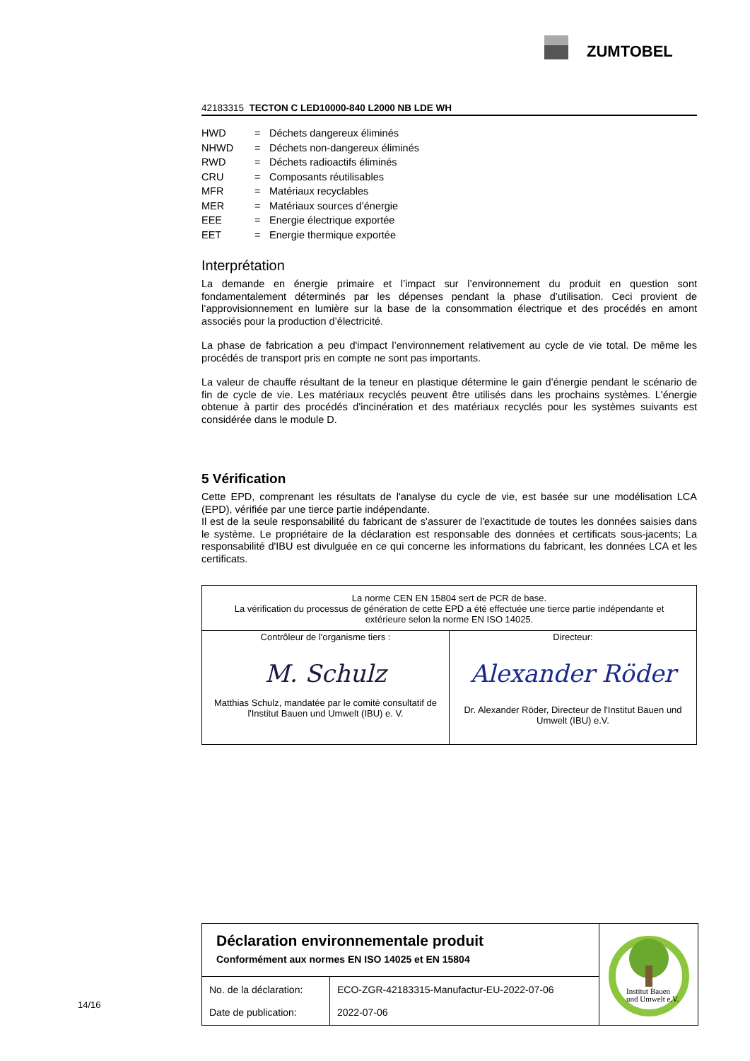ZUMTOBEL
42183315 TECTON C LED10000-840 L2000 NB LDE WH
| HWD | = | Déchets dangereux éliminés |
| NHWD | = | Déchets non-dangereux éliminés |
| RWD | = | Déchets radioactifs éliminés |
| CRU | = | Composants réutilisables |
| MFR | = | Matériaux recyclables |
| MER | = | Matériaux sources d’énergie |
| EEE | = | Energie électrique exportée |
| EET | = | Energie thermique exportée |
Interprétation
La demande en énergie primaire et l’impact sur l’environnement du produit en question sont fondamentalement déterminés par les dépenses pendant la phase d’utilisation. Ceci provient de l’approvisionnement en lumière sur la base de la consommation électrique et des procédés en amont associés pour la production d’électricité.
La phase de fabrication a peu d'impact l’environnement relativement au cycle de vie total. De même les procédés de transport pris en compte ne sont pas importants.
La valeur de chauffe résultant de la teneur en plastique détermine le gain d’énergie pendant le scénario de fin de cycle de vie. Les matériaux recyclés peuvent être utilisés dans les prochains systèmes. L'énergie obtenue à partir des procédés d'incinération et des matériaux recyclés pour les systèmes suivants est considérée dans le module D.
5 Vérification
Cette EPD, comprenant les résultats de l'analyse du cycle de vie, est basée sur une modélisation LCA (EPD), vérifiée par une tierce partie indépendante.
Il est de la seule responsabilité du fabricant de s'assurer de l'exactitude de toutes les données saisies dans le système. Le propriétaire de la déclaration est responsable des données et certificats sous-jacents; La responsabilité d'IBU est divulguée en ce qui concerne les informations du fabricant, les données LCA et les certificats.
| La norme CEN EN 15804 sert de PCR de base. La vérification du processus de génération de cette EPD a été effectuée une tierce partie indépendante et extérieure selon la norme EN ISO 14025. | |
| Contrôleur de l'organisme tiers : M. Schulz Matthias Schulz, mandatée par le comité consultatif de l'Institut Bauen und Umwelt (IBU) e. V. | Directeur: Alexander Röder Dr. Alexander Röder, Directeur de l'Institut Bauen und Umwelt (IBU) e.V. |
Déclaration environnementale produit
Conformément aux normes EN ISO 14025 et EN 15804
| No. de la déclaration: Date de publication: | ECO-ZGR-42183315-Manufactur-EU-2022-07-06 2022-07-06 |
Institut Bauen
und Umwelt e.V.
14/16